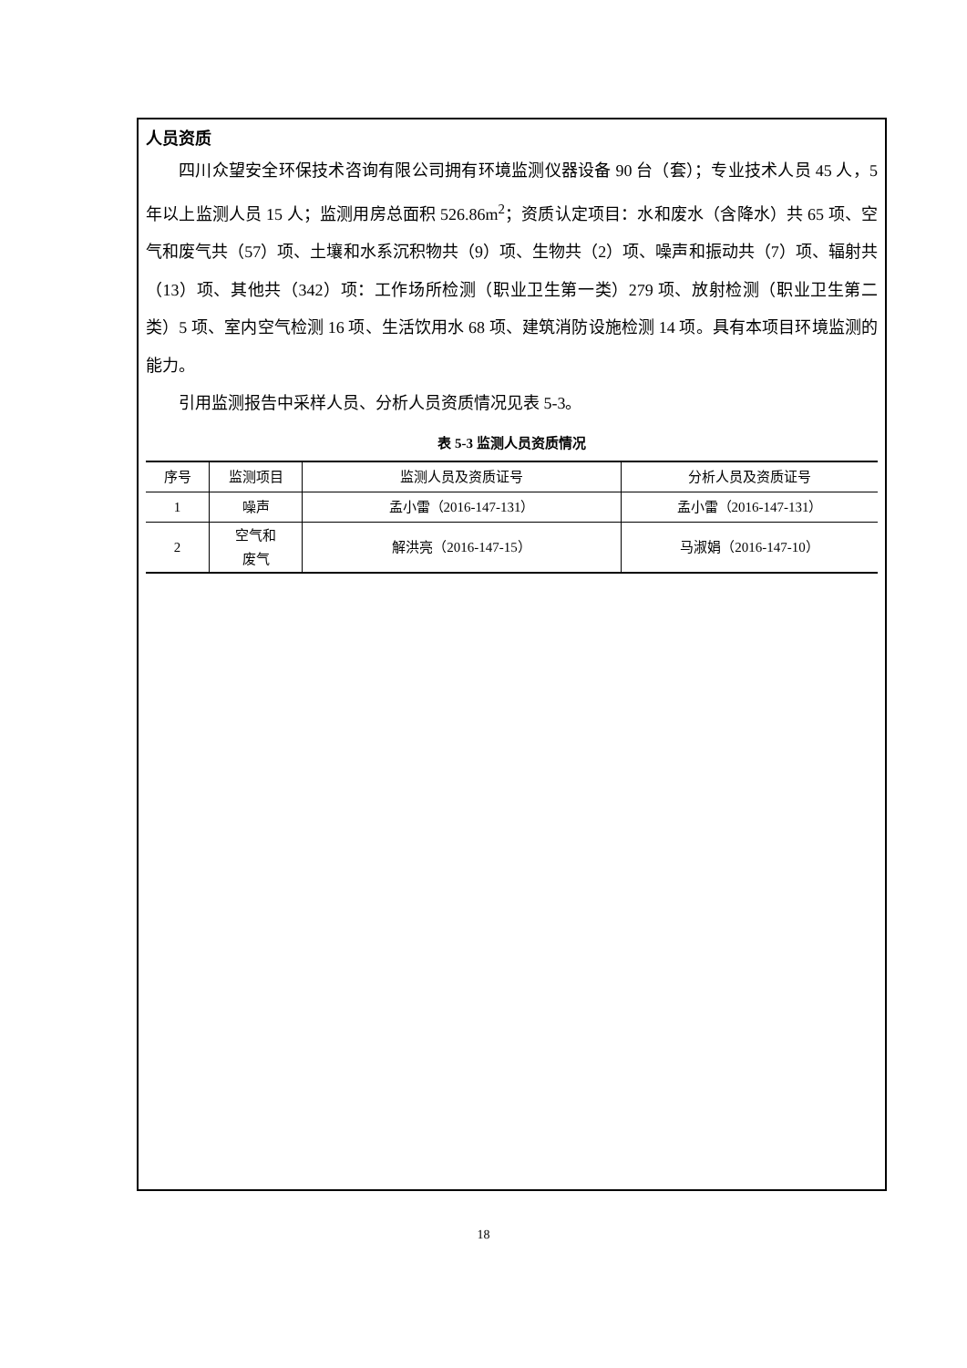人员资质
四川众望安全环保技术咨询有限公司拥有环境监测仪器设备 90 台（套）；专业技术人员 45 人，5 年以上监测人员 15 人；监测用房总面积 526.86m<sup>2</sup>；资质认定项目：水和废水（含降水）共 65 项、空气和废气共（57）项、土壤和水系沉积物共（9）项、生物共（2）项、噪声和振动共（7）项、辐射共（13）项、其他共（342）项：工作场所检测（职业卫生第一类）279 项、放射检测（职业卫生第二类）5 项、室内空气检测 16 项、生活饮用水 68 项、建筑消防设施检测 14 项。具有本项目环境监测的能力。
引用监测报告中采样人员、分析人员资质情况见表 5-3。
表 5-3 监测人员资质情况
| 序号 | 监测项目 | 监测人员及资质证号 | 分析人员及资质证号 |
| --- | --- | --- | --- |
| 1 | 噪声 | 孟小雷（2016-147-131） | 孟小雷（2016-147-131） |
| 2 | 空气和 废气 | 解洪亮（2016-147-15） | 马淑娟（2016-147-10） |
18